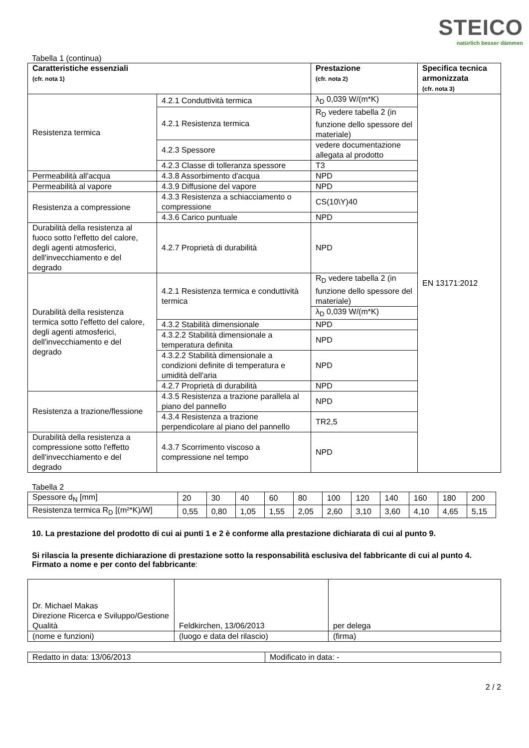STEICO
natürlich besser dämmen
Tabella 1 (continua)
| Caratteristiche essenziali (cfr. nota 1) | | Prestazione (cfr. nota 2) | Specifica tecnica armonizzata (cfr. nota 3) |
| --- | --- | --- | --- |
| Resistenza termica | 4.2.1 Conduttività termica | λ<sub>D</sub> 0,039 W/(m*K) | EN 13171:2012 |
| | 4.2.1 Resistenza termica | R<sub>D</sub> vedere tabella 2 (in funzione dello spessore del materiale) | |
| | 4.2.3 Spessore | vedere documentazione allegata al prodotto | |
| | 4.2.3 Classe di tolleranza spessore | T3 | |
| Permeabilità all'acqua | 4.3.8 Assorbimento d'acqua | NPD | |
| Permeabilità al vapore | 4.3.9 Diffusione del vapore | NPD | |
| Resistenza a compressione | 4.3.3 Resistenza a schiacciamento o compressione | CS(10\Y)40 | |
| | 4.3.6 Carico puntuale | NPD | |
| Durabilità della resistenza al fuoco sotto l'effetto del calore, degli agenti atmosferici, dell'invecchiamento e del degrado | 4.2.7 Proprietà di durabilità | NPD | |
| Durabilità della resistenza termica sotto l'effetto del calore, degli agenti atmosferici, dell'invecchiamento e del degrado | 4.2.1 Resistenza termica e conduttività termica | R<sub>D</sub> vedere tabella 2 (in funzione dello spessore del materiale) | |
| | | λ<sub>D</sub> 0,039 W/(m*K) | |
| | 4.3.2 Stabilità dimensionale | NPD | |
| | 4.3.2.2 Stabilità dimensionale a temperatura definita | NPD | |
| | 4.3.2.2 Stabilità dimensionale a condizioni definite di temperatura e umidità dell'aria | NPD | |
| | 4.2.7 Proprietà di durabilità | NPD | |
| Resistenza a trazione/flessione | 4.3.5 Resistenza a trazione parallela al piano del pannello | NPD | |
| | 4.3.4 Resistenza a trazione perpendicolare al piano del pannello | TR2,5 | |
| Durabilità della resistenza a compressione sotto l'effetto dell'invecchiamento e del degrado | 4.3.7 Scorrimento viscoso a compressione nel tempo | NPD | |
Tabella 2
| Spessore d<sub>N</sub> [mm] | 20 | 30 | 40 | 60 | 80 | 100 | 120 | 140 | 160 | 180 | 200 |
| Resistenza termica R<sub>D</sub> [(m²*K)/W] | 0,55 | 0,80 | 1,05 | 1,55 | 2,05 | 2,60 | 3,10 | 3,60 | 4,10 | 4,65 | 5,15 |
10. La prestazione del prodotto di cui ai punti 1 e 2 è conforme alla prestazione dichiarata di cui al punto 9.
Si rilascia la presente dichiarazione di prestazione sotto la responsabilità esclusiva del fabbricante di cui al punto 4.
Firmato a nome e per conto del fabbricante:
| Dr. Michael Makas Direzione Ricerca e Sviluppo/Gestione Qualità | Feldkirchen, 13/06/2013 | per delega |
| (nome e funzioni) | (luogo e data del rilascio) | (firma) |
| Redatto in data: 13/06/2013 | Modificato in data: - |
2 / 2